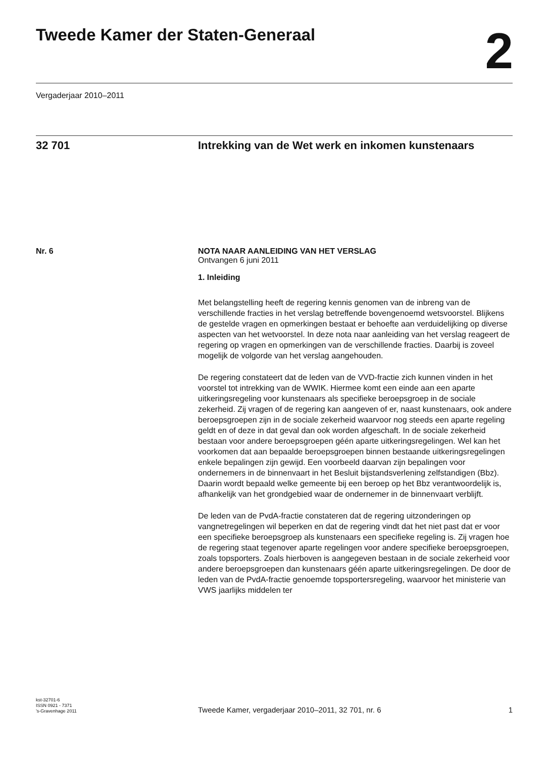Tweede Kamer der Staten-Generaal
2
Vergaderjaar 2010–2011
32 701
Intrekking van de Wet werk en inkomen kunstenaars
Nr. 6 NOTA NAAR AANLEIDING VAN HET VERSLAG
Ontvangen 6 juni 2011
1. Inleiding
Met belangstelling heeft de regering kennis genomen van de inbreng van de verschillende fracties in het verslag betreffende bovengenoemd wetsvoorstel. Blijkens de gestelde vragen en opmerkingen bestaat er behoefte aan verduidelijking op diverse aspecten van het wetvoorstel. In deze nota naar aanleiding van het verslag reageert de regering op vragen en opmerkingen van de verschillende fracties. Daarbij is zoveel mogelijk de volgorde van het verslag aangehouden.
De regering constateert dat de leden van de VVD-fractie zich kunnen vinden in het voorstel tot intrekking van de WWIK. Hiermee komt een einde aan een aparte uitkeringsregeling voor kunstenaars als specifieke beroepsgroep in de sociale zekerheid. Zij vragen of de regering kan aangeven of er, naast kunstenaars, ook andere beroepsgroepen zijn in de sociale zekerheid waarvoor nog steeds een aparte regeling geldt en of deze in dat geval dan ook worden afgeschaft. In de sociale zekerheid bestaan voor andere beroepsgroepen géén aparte uitkeringsregelingen. Wel kan het voorkomen dat aan bepaalde beroepsgroepen binnen bestaande uitkeringsregelingen enkele bepalingen zijn gewijd. Een voorbeeld daarvan zijn bepalingen voor ondernemers in de binnenvaart in het Besluit bijstandsverlening zelfstandigen (Bbz). Daarin wordt bepaald welke gemeente bij een beroep op het Bbz verantwoordelijk is, afhankelijk van het grondgebied waar de ondernemer in de binnenvaart verblijft.
De leden van de PvdA-fractie constateren dat de regering uitzonderingen op vangnetregelingen wil beperken en dat de regering vindt dat het niet past dat er voor een specifieke beroepsgroep als kunstenaars een specifieke regeling is. Zij vragen hoe de regering staat tegenover aparte regelingen voor andere specifieke beroepsgroepen, zoals topsporters. Zoals hierboven is aangegeven bestaan in de sociale zekerheid voor andere beroepsgroepen dan kunstenaars géén aparte uitkeringsregelingen. De door de leden van de PvdA-fractie genoemde topsportersregeling, waarvoor het ministerie van VWS jaarlijks middelen ter
kst-32701-6
ISSN 0921 - 7371
’s-Gravenhage 2011
Tweede Kamer, vergaderjaar 2010–2011, 32 701, nr. 6
1